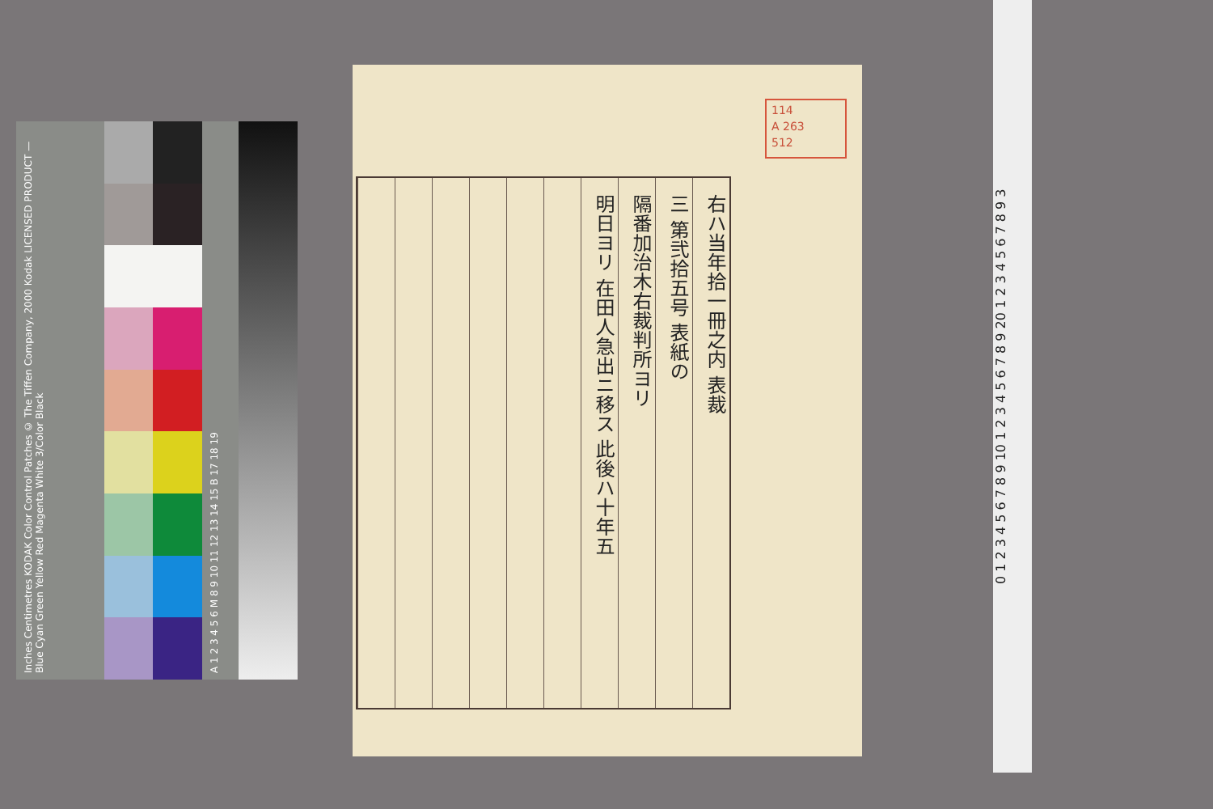Inches Centimetres KODAK Color Control Patches © The Tiffen Company, 2000 Kodak LICENSED PRODUCT — Blue Cyan Green Yellow Red Magenta White 3/Color Black
A 1 2 3 4 5 6 M 8 9 10 11 12 13 14 15 B 17 18 19
114
A 263
512
右ハ当年拾一冊之内 表裁
三 第弐拾五号 表紙の
隔番加治木右裁判所ヨリ
明日ヨリ 在田人急出ニ移ス 此後ハ十年五
0 1 2 3 4 5 6 7 8 9 10 1 2 3 4 5 6 7 8 9 20 1 2 3 4 5 6 7 8 9 3